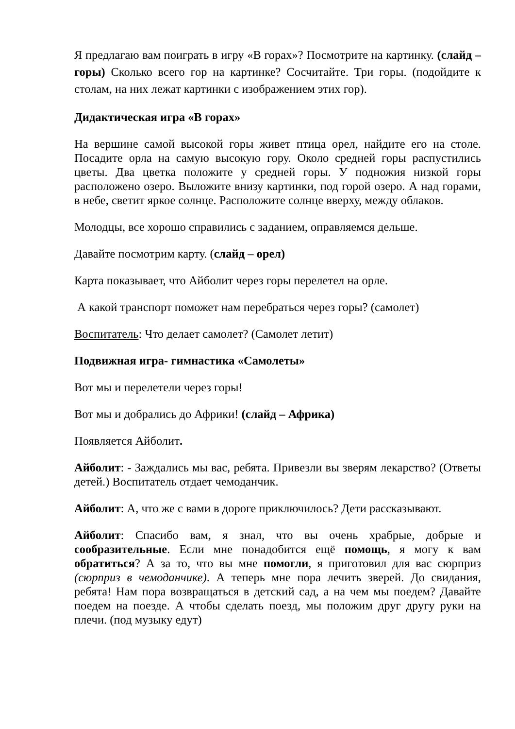Я предлагаю вам поиграть в игру «В горах»? Посмотрите на картинку. (слайд – горы) Сколько всего гор на картинке? Сосчитайте. Три горы. (подойдите к столам, на них лежат картинки с изображением этих гор).
Дидактическая игра «В горах»
На вершине самой высокой горы живет птица орел, найдите его на столе. Посадите орла на самую высокую гору. Около средней горы распустились цветы. Два цветка положите у средней горы. У подножия низкой горы расположено озеро. Выложите внизу картинки, под горой озеро. А над горами, в небе, светит яркое солнце. Расположите солнце вверху, между облаков.
Молодцы, все хорошо справились с заданием, оправляемся дельше.
Давайте посмотрим карту. (слайд – орел)
Карта показывает, что Айболит через горы перелетел на орле.
А какой транспорт поможет нам перебраться через горы? (самолет)
Воспитатель: Что делает самолет? (Самолет летит)
Подвижная игра- гимнастика «Самолеты»
Вот мы и перелетели через горы!
Вот мы и добрались до Африки! (слайд – Африка)
Появляется Айболит.
Айболит: - Заждались мы вас, ребята. Привезли вы зверям лекарство? (Ответы детей.) Воспитатель отдает чемоданчик.
Айболит: А, что же с вами в дороге приключилось? Дети рассказывают.
Айболит: Спасибо вам, я знал, что вы очень храбрые, добрые и сообразительные. Если мне понадобится ещё помощь, я могу к вам обратиться? А за то, что вы мне помогли, я приготовил для вас сюрприз (сюрприз в чемоданчике). А теперь мне пора лечить зверей. До свидания, ребята! Нам пора возвращаться в детский сад, а на чем мы поедем? Давайте поедем на поезде. А чтобы сделать поезд, мы положим друг другу руки на плечи. (под музыку едут)